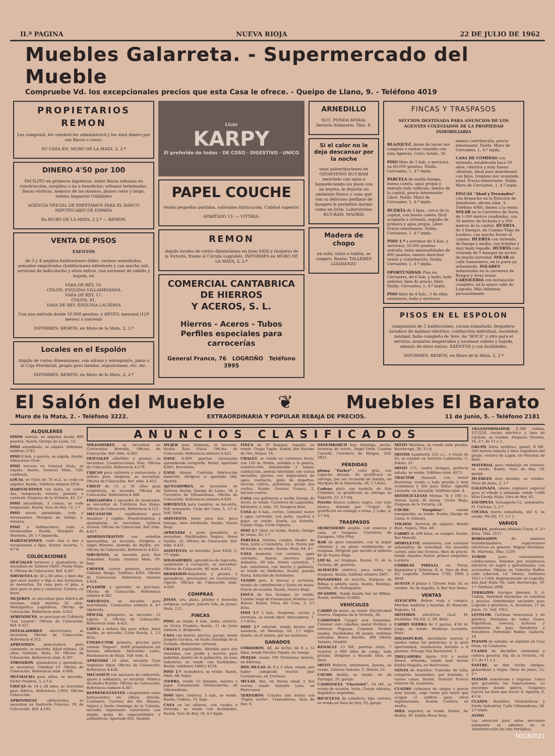II.ª PAGINA NUEVA RIOJA 22 DE JULIO DE 1962
Muebles Galarreta. - Supermercado del Mueble
Compruebe Vd. los excepcionales precios que esta Casa le ofrece. - Queipo de Llano, 9. - Teléfono 4019
PROPIETARIOS
REMON
Les comprará, les venderá les administrará y les dará dinero por sus fincas o casas.
SU CASA EN: MURO DE LA MATA, 2, 2.º
DINERO 4'50 por 100
FACILITO en primeras hipotecas, sobre fincas urbanas en construcción, acogidas o no a beneficios; urbanas terminadas, fincas rústicas, mejoras de las mismas, plazos corto y largo, exento Impuesto Utilidades
AGENCIA OFICIAL DE PRESTAMOS PARA EL BANCO HIPOTECARIO DE ESPAÑA
En MURO DE LA MATA, 2 2.º — REMON.
VENTA DE PISOS
EXENTOS
de 3 y 4 amplias habitaciones útiles, cocinas esmaltadas, armarios empotrados (habitaciones exteriores y con mucho sol), servicios de baño-ducha y otros extras, con ascensor de subida y bajada, en
VARA DE REY, 55.
COLON, ESQUINA VILLAMEDIANA
VARA DE REY, 57.
COLON, 81.
VARA DE REY, ESQUINA LACIERVA
Con una entrada desde 10.000 pesetas, y RESTO, mensual (120 meses) a convenir
INFORMES: REMON, en Muro de la Mata, 2, 2.º
Locales en el Espolón
Alquilo de varias dimensiones, con sótano y entreplanta, junto a la Caja Provincial, propio para tiendas, exposiciones, etc. etc.
INFORMES: REMON, en Muro de la Mata, 2, 2.º
Licor
KARPY
El preferido de todos · DE COSO · DIGESTIVO · UNICO
PAPEL COUCHE
Vendo pequeñas partidas, sobrantes fabricación. Calidad superior.
APARTADO 13. — VITORIA.
REMON
alquila locales de varias dimensiones en Juan XXIII y Duquesa de la Victoria, frente al Circulo Logroñés. INFORMES en MURO DE LA MATA, 2, 2.º
COMERCIAL CANTABRICA DE HIERROS
Y ACEROS, S. L.
Hierros - Aceros - Tubos
Perfiles especiales para carrocerías
General Franco, 76 LOGROÑO Teléfono 3995
ARNEDILLO
SUC. FONDA MORAL
Servicio Balneario. Tfno. 8.
Si el calor no le deja descansar por la noche
unas pulverizaciones de OZONOPINO RUY-RAM mezclado con agua o humedeciendo los pisos con un bayeta, le dejarán un ambiente fresco y sano que con su delicioso perfume de bosques le permitirá dormir como un lirón. Laboratorios RUY-RAM. MADRID
Madera de chopo
en rollo, tabla o tablón, se compra. Razón: TALLERES LIZARANZU
FINCAS Y TRASPASOS
SECCION DESTINADA PARA ANUNCIOS DE LOS AGENTES COLEGIADOS DE LA PROPIEDAD INMOBILIARIA
BLAZQUEZ. Antes de hacer sus compras o ventas consulte con esta Agencia. Calvo Sotelo, 16.
PISO libre de 3 hab. y servicios, en 60.000 pesetas. Nalda. Cervantes, 1, 4.º izqda.
PARCELA de media fanega, buena caseta, agua propia y entrada todo vehículo, dentro de la capital, precio interesante. Libre. Nalda. Muro de Cervantes, 1, 4.º izqda.
HUERTA de 2 fgas., cerca de la capital, con buena caseta, fácil acoplarla a vivienda, regadío de primera y agua propia. Libre. Precio interesante. Nalda. Cervantes, 1, 4.º izqda.
PISO 1.º a estrenar de 4 hab. y servicios; 35.000 pesetas entrada, resto mensualidades de 800 pesetas, exento derechos reales y contribución. Nalda. Cervantes, 1, 4.º izqda.
OPORTUNIDAD: Piso en Cervantes, de 6 hab. y baño, todo exterior, bien de precio, libre. Nalda. Cervantes, 1, 4.º izqda.
PISO libre de 4 hab., 3 de ellas exteriores, baño y servicios, exento contribución, precio interesante. Nalda. Muro de Cervantes, 1, 4.º izqda.
CASA DE COMIDAS con vivienda, establecida hace 50 años, céntrica y muy buena clientela, ideal para matrimonio con hijos, traspaso por avanzada edad. Precio interesante. Nalda. Muro de Cervantes, 1, 4.º izqda.
FINCAS "Abad y Fernández", con despacho en la Estación de Autobuses, oficina núm. 3. Teléfono 4986, tienen a la venta: SOLAR en la Carretera de Soria, de 1.000 metros cuadrados, con 30 metros de fachada y a 500 metros de la capital. HUERTA de 4 fanegas, en Camino Viejo de Lardero, con mucho frente al camino. HUERTA con vivienda, de fanega y media, con frutales y muy buen regadío. HUERTA con vivienda de 5 fanegas en sector de mucho porvenir. SOLAR en calle Somosierra, en la parte ya urbanizada. SOLARES industriales en la carretera de Burgos y otras zonas. CARNICERIA con instalación completa, en la mejor calle de Logroño. Más informes, personalmente.
PISOS EN EL ESPOLON
compuestos de 5 habitaciones, cocina esmaltada, fregadero-lavadero de mármol eléctrico, calefacción individual, escaleras mármol, baño completo de Sres. de "ROCA" y otro para el servicio, armarios empotrados y ascensor subida y bajada, además de otros extras. EXENTOS y con facilidades.
INFORMES: REMON, en Muro de la Mata, 2, 2.º
El Salón del Mueble ❦ Muebles El Barato
Muro de la Mata, 2. - Teléfono 3222. EXTRAORDINARIA Y POPULAR REBAJA DE PRECIOS. 11 de Junio, 5. - Teléfono 2181
ALQUILERES
PISOS nuevos, se alquilan desde 800 pesetas. Razón, Queipo de Llano, 15.
PISO amueblado, se alquila. Informes, teléfono 2763.
PISO 8 hab. y galería, se alquila. Razón, Almacenes Ocon.
PISO tercero en General Mola, se alquila. Razón, General Mola, 120, confitería.
LOCAL en Oyón de 70 m.2, se cede en alquiler. Razón, Teléfono número 2014.
HABITACIONES con baño, se ceden dos, temporada verano, pensión o convenir. Duquesa de la Victoria, 42, 5.º
PISO amueblado, 3 camas, se cede temporada. Razón, Vara de Rey, 72, 1.º
PISO nuevo amueblado, cedo a veraneantes. Marqués de Vallejo, 2, estanco.
PISO o habitaciones, cedo a veraneantes. Razón, Marqués de Murrieta, 29, 1.º izquierda.
HABITACIONES, cedo una o dos a veraneantes o fijos. Santos Ascarza, 7, 4.º d.
COLOCACIONES
OFICIALES torneros y ajustadores, se necesitan en Talleres FESO. Prado Viejo, 9. Oficina de Colocación. Ref. 4.307.
SIRVIENTA de 50 a 60 años, o bien dos que sean madre e hija o dos hermanas, se necesitan. En casa para el piso, o bien para el piso y comercio. Cavero, en Haro.
MUJERES, se necesitan para fábrica de envases, edad máxima 35 años. Metalgráfica Logroñesa. Oficina de Colocación. Referencia núm. 4.052
APRENDICES, se precisan en Cafetería "Los Leones". Oficina de Colocación. Ref. 4.327.
INSTALADORES electricistas, se necesitan. Oficina de Colocación. Referencia 4.312.
APRENDIZA planchadora para camisería, se necesita. Edad mínima, 18 años. Gonzalo, Mola, 56. Oficina de Colocación. Referencia núm. 4.397.
TORNEROS, ajustadores y aprendices, se necesitan. Trinidad 13. Oficina de Colocación. Referencia núm. 4.068.
MUCHACHA para niños, se necesita. Víctor Pradera, 3, 2.º d.
CHICAS de 14 a 24 años, se necesitan para fábrica. Referencia 2.893. Oficina Colocación.
APRENDIZAS adelantadas, se necesitan en Sastrería Palacios. Of. de Colocación. Ref. 4.193.
ANUNCIOS CLASIFICADOS
SOLDADORES, se necesitan en Carrocerías Heredia. Oficina de Colocación. Ref. núm. 4.383.
OFICIALES albañiles y peones, se necesitan. Construcciones Díaz. Oficina de Colocación. Referencia 4.278.
CHICAS para cafetería y restaurante, y señora para limpieza, se necesitan. Oficina de Colocación. Ref. núm. 4.412.
CHICO de 15 a 16 años para carpintería, se necesita. Oficina de Colocación. Referencia 4.388.
FREGADORA y aprendiz de mostrador, se necesitan en Cafetería San Remo. Oficina de Colocación. Referencia 4.121.
MECANICOS - cepilladores para limadora y cepillo. Mandrinadores y ajustadores, se necesitan. Talleres Arrieta. Oficina de Colocación. Ref. núm. 4.417.
ADMINISTRATIVO con estudios mercantiles, se necesita. Dirigirse a Ángel Moreno. Avenida de Bailén, s/n. Oficina de Colocación. Referencia 4.423.
SIRVIENTA, se necesita para San Sebastián. Razón, General Mola, 19, bajo.
CHOFER carnet primera, necesita Galletas Reygá. Teléfono 4303. Oficina de Colocación. Referencia número 4.424.
PULIDOR y aprendiz, se precisan. Oficina de Colocación. Referencia número 4.382.
SIRVIENTA, se necesita para matrimonio. Carnicerías número 4, 4.º izquierda.
OFICIAL peluquero, se necesita. 12 Ligero, 5. Oficina de Colocación. Referencia núm. 4.421.
CHICA o señora fija para niños, buen sueldo, se necesita. Calvo Sotelo, 1, 2.º dcha.
CONDUCTOR primera, preciso para camión "Pegaso". Inútil presentarse sin buenos informes. Marcelino Leiva, Manzanares de Rioja. Telf. núm. 4.
APRENDIZ 14 años, necesita Casa Anguiano Hijos. Oficina de Colocación. Referencia 4.428.
MECANICO con nociones de calderería, ajuste y soldadura, se necesita. Fábrica Alcoholes Baztán. Oficina de Colocación. Referencia número 4.367.
REPRESENTANTES competentes ramo farmacéutico en: Alfaro, Arnedo, Calahorra, Cervera del Río Alhama, Nájera y Santo Domingo de la Calzada, necesita importante laboratorio con amplia gama de especialidades y antibióticos. Apartado 655. Madrid.
MUJER para limpieza, se necesita. Razón, Sala Ducal. Oficina de Colocación. Referencia número 4.425.
GANE 6.000 pesetas mensuales aprendiendo serigrafía. Mater. Apartado 8.085. Barcelona.
GANE dinero. Contrato fabricación domicilio. Dirigirse al apartado 544, Madrid.
AJUSTADORES, se necesitan en Talleres Szalay. Queipo de Llano, 18, y Carretera de Villamediana. Oficina de Colocación. Referencia número 4.430.
SIRVIENTA para Londres, se necesita. 650 semanales. Calle del Coso, 5, 3.º d. Telf. 3958.
ASISTENTA joven para dos, poco trabajo, bien retribuida. Razón, Nueva Rioja.
APRENDIZ y peón panadería, se necesitan. Panificadora Segura. Pérez Galdós, 32. Oficina de Colocación. Ref. núm. 4.431.
ASISTENTA, se necesita. Juan XXIII, 5, 7.º izqda.
SOLDADORES, aprendices de tapicería, carpintería y cerrajería, se necesitan. Oficina de Colocación. Rf. núm. 4.432.
HERREROS-forjadores y peones y aprendices, precisamos en Carrocerías Ugarte. Oficina de Colocación núm. 4.429.
COMPRAS
JOYAS, oro, plata, platino y monedas antiguas, compro. Joyería Vda. de Jaussi. Mola. 112.
FINCAS
PISO, se vende, 6 hab., baño, servicio, en Víctor Pradera. Razón, 11 de Junio número 3, droguería.
CASA con huerta, piscina, garaje, vende Joaquín Garnica, en Santo Domingo de la Calzada. Abstenerse curiosos.
CHALET espléndido, divisible para dos viviendas, con jardín y terreno para pabellón, dentro de la población, en zona industrial, se vende con facilidades. Razón, teléfonos 1868 y 4124.
PISO 1.º, económico, se vende. Razón, Mola, 68, bajos.
TIERRA, vende 15 fanegas, solares y pajar, Consolación Villaescuerna, en Villamediana.
PISO libre, céntrico, 3 hab., se vende. Razón, Cadena, 15, bajo.
CASA en las afueras, con cuadra y vivienda, se vende con facilidades. Razón, Vara de Rey, 10, 4.º izqda.
FINCA de 39 fanegas, regadío, se vende. Grupo Yagüe. Razón, Bar Racimo de Oro, Mayor, 16.
CHALET, se vende en carretera Soria, con 120 m. frente, autobús a la puerta, construcción inmejorable y lujosa; calefacción, antena televisión con varios enchufes, piscina con depuradora de agua, vestuario, pista de deportes, terreno cultivo, gallineros, garaje dos coches. Razón, General Franco, 2, tercero centro.
CASA con gallineros y media fanega de tierra, se vende. Carretera de Laguardia, kilómetro 2, núm. 19, Gregorio Ruiz.
CASA de 4 hab., cocina, comedor, water y agua corriente, con patio, cuadras y pajar, se vende. Razón, La Estrella. Calleja Vieja, Cirilo Viguera.
PISO 2.º, libre, se vende. Razón, Queipo de Llano, 43, 1.º
PARCELA terreno camino Madre de Dios, junto a Cantabria, 32 m. frente por 44 fondo, se vende. Razón, Mola, 64, 4.º
CASA moderna con cochera, agua corriente, fuerza eléctrica para industria, 60 mts. frente carretera, 7 hab. exteriores, con huerta y gallinero, se vende en Medrano. Razón, parada Santa. Estación de Autobuses.
VENDO piso, 4 huecos y servicios, exento de contribución y llaves en mano. Precio de ocasión. Razón, Nueva Rioja.
FINCA de dos fanegas, se vende. Camino Viejo de Fuenmayor, término Las Balsas. Razón, Plaza del Coso, 5, 3.º dcha.
FISO 1.º 3 hab., despensa, cocina y servicios, se vende libre. Mercaderes, 7, 1.º dcha.
PISO 1.º exterior, vendo barato por ausencia, en Ruavieja, 65, 1.º izqda. Razón, en el mismo, por las mañanas.
GANADOS
CORDEROS, 40, de leche, de 8 a 12 kilos, vende Nicolás Tejada, en Ausejo.
OVEJAS, vende 100 Victoriano Andrés, en Entrena.
DOS MULAS de 8 y 3 años, vendo, por haber comprado tractor, José Cantabrana, en Treviana.
MULAS, dos, en buena edad, y dos carros, vende Valentín Lara, en Huércanos.
TERNEROS: Criados (sin leche) con "Paplia Leche". Trasnaderna. Vara de Rey, 8.
DESEMBARCO hoy, domingo, noche, terneros de recría. Ángel Ortiz. Camino Carretil. Carretera de Burgos. Telf. 2831.
PÉRDIDAS
pluma "Parker", color gris, con capucha dorada. Se gratificará su entrega, por ser recuerdo de familia, en Marqués de la Ensenada, 28, 1.º dcha.
Cadena plata con medalla de San Cristóbal, se gratificará su entrega en Sagasta, 22, 3.º izq.
Perrito blanco cabeza negra, con raya blanca. Atiende por "Triqui". Se gratificará su entrega o aviso. J. Lobo, 4, 2.º izq.
TRASPASOS
MERENDERO amplio, con enseres y casa, se traspasa. Carretera de Zaragoza, Villa Pilar.
BAR de gran renombre, con la mejor clientela y en pleno rendimiento, se traspasa. Dirigirse por escrito al número 80 de Nueva Rioja.
LOCAL, se traspasa. Razón, D. de la Victoria, 46, portería.
ALMACEN céntrico, poca renta, se traspasa. Razón, teléfono número 2407.
PANADERIA en marcha, traspaso en Bilbao o admito socio. Razón, Montejo, Zorrilla, 39, Portugalete.
OCASION. Vendo bonito bar en Bilbao. Razón, teléfono 312662.
VEHÍCULOS
CARRO de mano, se vende. Electricidad Guerra. Duquesa de la Victoria, 26.
CAMIONES Csepel seis toneladas. Commer cien caballos, motor Perkins, a estrenar. Pegasos, Commer, Perkins usados. Facilidades 36 meses, mínimas entradas. Bravo Murillo, 308 (Metro Tetuán). Madrid.
RENAULT 13 HP., puertas atrás, 7 viajeros u 800 kilos de carga, toda prueba. Dirigirse a Ricardo Díaz, en Quel.
MOTO Bultaco, seminueva, barata, se vende. Talleres Antonio. C. Sotelo, 23.
COCHE Balilla, se vende. Av. de Portugal, 29, garaje.
CAMIONETA "Chevrolet", 14 HP., se vende de ocasión. Verla, Garaje Aldonza, República Argentina.
BICICLETA de caballero, tipo carrera, se venda en Vara de Rey, 19, garaje.
MOTO Montesa, se vende toda prueba. Barriocepo, 39, 3.º d.
MOTOS Lambretta 125 c.c., y Guzzi de 65, se venden en Servicio Lambretta. C. Sotelo, 31.
MOTO 175, cuatro tiempos, perfecto estado, se vende. Teléfono núm. 4573.
TRACTOR Renault, con motor Barreiros, vendo a toda prueba y muy económico y útil para trillar. Agustín Llorente, en Zarratón. Teléfono núm. 4.
MOTOCICLETAS Mymsa 74 y 100 cc. Ventas hasta 36 meses. Ciclos Rioja. Duquesa de la Victoria, 24.
COCHE "Dauphine", estado inmejorable, se vende. Razón, Queipo de Llano, 4, Gómara.
TOLDOS: Servicio de alquiler. Benito Ruiz. Nájera. Tfno. 40.
CARRO de 500 kilos, se compra. Razón, Bar Donosti.
MOBYLETTE seminueva, con variador automático de velocidad. No necesita carnet, sólo una licencia. Bien de precio. Vende Amadeo Pastor, primer empalme, Lardero.
CORREAS PIRELLI, en Pérez, Repuestos y Talleres. S. A. Vara de Rey, 43, Logroño. Teléfonos 1700, 2905 y 4456.
AUSTIN 8 plazas y Citroen Pato 10, se venden. Av. de España, 6, Bar San Remo.
VENTAS
ATENCION: Bolsos viaje y compra. Muchos modelos y baratos. El Almacén. Sagasta, 14.
MOTORES eléctricos Geal. M. Hornillos. Pío XII, 3. Tlf. 4642.
CARRO SIERRA de 3 garras, 4'50 m. largo, se vende. Maderas Lacuesta, Haro.
SOLDADURAS, elevadores nuevos y usados todas las potencias; y, la gran oportunidad, resistencias hornillo a 6 pesetas. Arteaga San Bartolomé, 1.
TRILLADORA Ajuria 110 y motor Diesel, trillando, vende muy barata Emilio Magaña, en Huércanos.
VENTA de muebles: Comedor de talla, completo, baratísimo, por traslado, y varias cosas. Razón, General Franco número 56, academia.
CUATRO colmenas de abejas a precio muy barato, urge venta por tener que ocupar el edificio para otras explotaciones. Santos Cantera, en Azofra.
MIEL superior, se vende. Razón, Av. Bailén, 39. Emilio Pérez Sota.
TRANSFORMADOR 6.300 voltios, 127/220, cocina eléctrica y lana de colchón, se venden. Duquesa Victoria, 16, 2.º, de 11 a 2.
GRUPO lluvia artificial, gasoil, 8 HP., 200 metros tubería y doce regadores del grupo, venden de Lagos, en Miranda de Ebro.
MATERIAL para embalaje en listones, se vende. Razón, Vara de Rey, 18, garaje.
MUEBLES muy baratos, se venden. Once de Junio, 2, 1.º
GALLINAZA, abono orgánico especial para el viñedo y arbolado, vende 5.000 kilos Granja Rioja, Vara de Rey, 41.
ESCOPETA Sarasqueta-12, seminueva. Pl. Correos, 2, 2.º
COCINA nueva esmaltada, del 6, se vende. Pío XII, 17, 5.º 1.
VARIOS
INGLES, profesora titulada Colón, 9, 3.º dcha. Tfno. 2517.
BOBINADOS de motores transformadores, reparaciones eléctricas en general. Miguel Hornillos. M. Murrieta. Tfno. 1239.
TUBOS para saneamientos, calefacciones, forjados por resistencia eléctrica en negro y galvanizados, con accesorios. Pídalos en Tuberías Ruffor, calle Libertad, 14. Vitoria. Teléfonos 1627 y 1268. Representante en Logroño, don José Raña Gil, calle Barriocepo, 19, 1.º Teléfono 2096.
TERRAZOS. Enrique Jiménez, S. A. Tudela. Variedad mármoles en tamaños y precios. Distribuidor exclusivo para Logroño y provincia, A. Arenzana, 11 de Junio, 15. Telf. 1913.
LEVOLOR. Cortinas venecianas y de plástico. Persianas de todas clases, frigoríficos, neveras, bañeras y sombreros de paja, flotadores y flotadores. Fortunato Redón. Gallarza, 14.
PIANOS de estudio, se alquilan en Casa Ortiz, en Calahorra.
CLASES de Bachiller elemental y cultura general. Dq. de la Victoria, 16, 2.º, de 11 a 2.
SASTRE, se dan vuelta abrigos, gabardinas y trajes. Once de Junio, 15, 2.º
PIANOS armoniums y órganos. Unico que garantiza las reparaciones. Lo encargue donde quiera. Teógenes García los tiene que hacer. S. Agustín, 9, 4.º iz.
CLASES: Bachiller, Matemáticas y Perito Industrial. Calle Villamediana, 28, 2.º izqda.
AVISO
Los anuncios para estas secciones solamente se admiten en la Administración de este Periódico.
SGCB2021